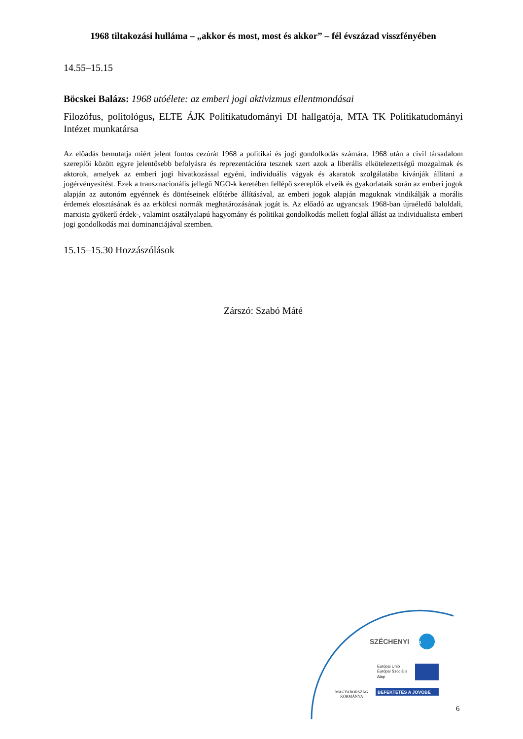1968 tiltakozási hulláma – „akkor és most, most és akkor” – fél évszázad visszfényében
14.55–15.15
Böcskei Balázs: 1968 utóélete: az emberi jogi aktivizmus ellentmondásai
Filozófus, politológus, ELTE ÁJK Politikatudományi DI hallgatója, MTA TK Politikatudományi Intézet munkatársa
Az előadás bemutatja miért jelent fontos cezúrát 1968 a politikai és jogi gondolkodás számára. 1968 után a civil társadalom szereplői között egyre jelentősebb befolyásra és reprezentációra tesznek szert azok a liberális elkötelezettségű mozgalmak és aktorok, amelyek az emberi jogi hivatkozással egyéni, individuális vágyak és akaratok szolgálatába kívánják állítani a jogérvényesítést. Ezek a transznacionális jellegű NGO-k keretében fellépő szereplők elveik és gyakorlataik során az emberi jogok alapján az autonóm egyénnek és döntéseinek előtérbe állításával, az emberi jogok alapján maguknak vindikálják a morális érdemek elosztásának és az erkölcsi normák meghatározásának jogát is. Az előadó az ugyancsak 1968-ban újraéledő baloldali, marxista gyökerű érdek-, valamint osztályalapú hagyomány és politikai gondolkodás mellett foglal állást az individualista emberi jogi gondolkodás mai dominanciájával szemben.
15.15–15.30 Hozzászólások
Zárszó: Szabó Máté
SZÉCHENYI 2020
Európai Unió
Európai Szociális
Alap
BEFEKTETÉS A JÖVŐBE
MAGYARORSZÁG
KORMÁNYA
6